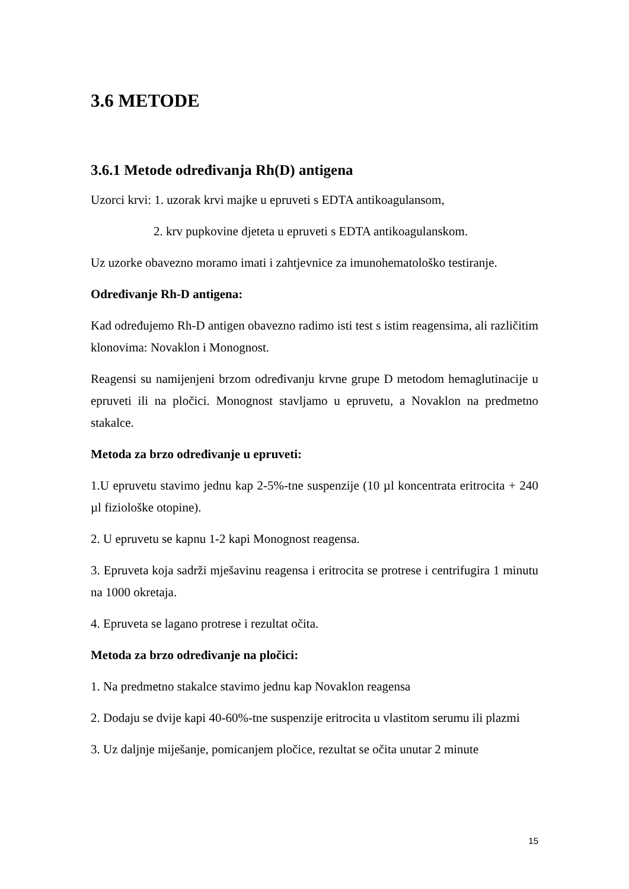3.6 METODE
3.6.1 Metode određivanja Rh(D) antigena
Uzorci krvi: 1. uzorak krvi majke u epruveti s EDTA antikoagulansom,
2. krv pupkovine djeteta u epruveti s EDTA antikoagulanskom.
Uz uzorke obavezno moramo imati i zahtjevnice za imunohematološko testiranje.
Određivanje Rh-D antigena:
Kad određujemo Rh-D antigen obavezno radimo isti test s istim reagensima, ali različitim klonovima: Novaklon i Monognost.
Reagensi su namijenjeni brzom određivanju krvne grupe D metodom hemaglutinacije u epruveti ili na pločici. Monognost stavljamo u epruvetu, a Novaklon na predmetno stakalce.
Metoda za brzo određivanje u epruveti:
1.U epruvetu stavimo jednu kap 2-5%-tne suspenzije (10 µl koncentrata eritrocita + 240 µl fiziološke otopine).
2. U epruvetu se kapnu 1-2 kapi Monognost reagensa.
3. Epruveta koja sadrži mješavinu reagensa i eritrocita se protrese i centrifugira 1 minutu na 1000 okretaja.
4. Epruveta se lagano protrese i rezultat očita.
Metoda za brzo određivanje na pločici:
1. Na predmetno stakalce stavimo jednu kap Novaklon reagensa
2. Dodaju se dvije kapi 40-60%-tne suspenzije eritrocita u vlastitom serumu ili plazmi
3. Uz daljnje miješanje, pomicanjem pločice, rezultat se očita unutar 2 minute
15